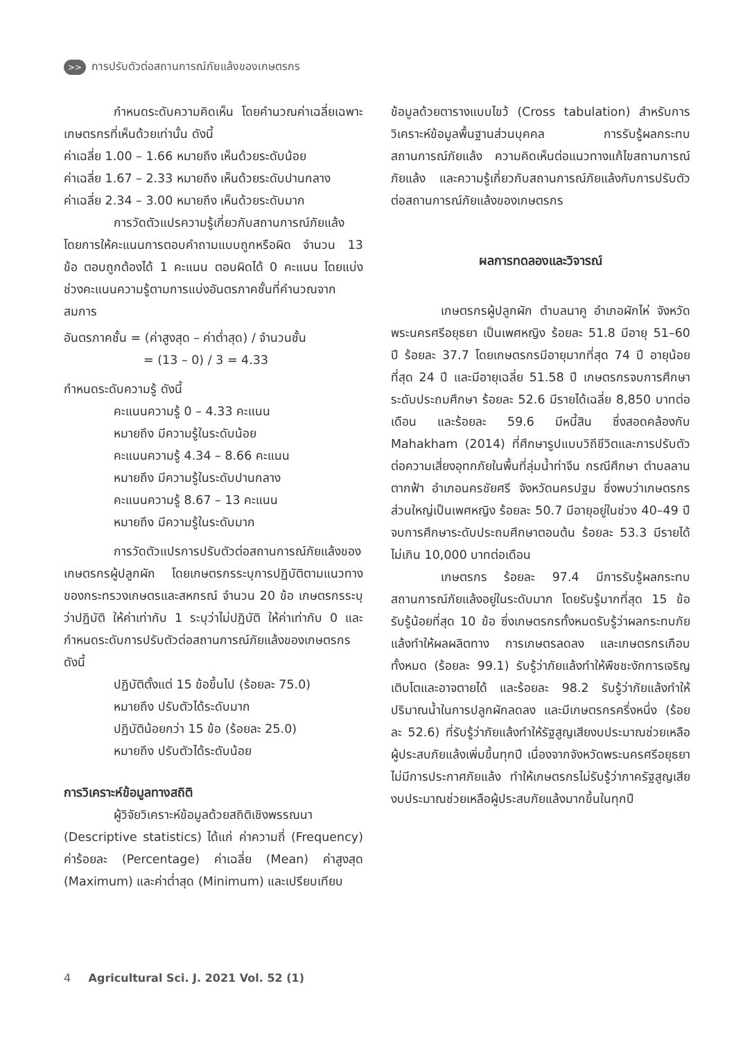>> การปรับตัวต่อสถานการณ์ภัยแล้งของเกษตรกร
กำหนดระดับความคิดเห็น โดยคำนวณค่าเฉลี่ยเฉพาะเกษตรกรที่เห็นด้วยเท่านั้น ดังนี้
ค่าเฉลี่ย 1.00 – 1.66 หมายถึง เห็นด้วยระดับน้อย
ค่าเฉลี่ย 1.67 – 2.33 หมายถึง เห็นด้วยระดับปานกลาง
ค่าเฉลี่ย 2.34 – 3.00 หมายถึง เห็นด้วยระดับมาก
การวัดตัวแปรความรู้เกี่ยวกับสถานการณ์ภัยแล้ง โดยการให้คะแนนการตอบคำถามแบบถูกหรือผิด จำนวน 13 ข้อ ตอบถูกต้องได้ 1 คะแนน ตอบผิดได้ 0 คะแนน โดยแบ่งช่วงคะแนนความรู้ตามการแบ่งอันตรภาคชั้นที่คำนวณจากสมการ
อันตรภาคชั้น = (ค่าสูงสุด – ค่าต่ำสุด) / จำนวนชั้น
= (13 – 0) / 3 = 4.33
กำหนดระดับความรู้ ดังนี้
คะแนนความรู้ 0 – 4.33 คะแนน
หมายถึง มีความรู้ในระดับน้อย
คะแนนความรู้ 4.34 – 8.66 คะแนน
หมายถึง มีความรู้ในระดับปานกลาง
คะแนนความรู้ 8.67 – 13 คะแนน
หมายถึง มีความรู้ในระดับมาก
การวัดตัวแปรการปรับตัวต่อสถานการณ์ภัยแล้งของเกษตรกรผู้ปลูกผัก โดยเกษตรกรระบุการปฏิบัติตามแนวทางของกระทรวงเกษตรและสหกรณ์ จำนวน 20 ข้อ เกษตรกรระบุว่าปฏิบัติ ให้ค่าเท่ากับ 1 ระบุว่าไม่ปฏิบัติ ให้ค่าเท่ากับ 0 และกำหนดระดับการปรับตัวต่อสถานการณ์ภัยแล้งของเกษตรกร ดังนี้
ปฏิบัติตั้งแต่ 15 ข้อขึ้นไป (ร้อยละ 75.0)
หมายถึง ปรับตัวได้ระดับมาก
ปฏิบัติน้อยกว่า 15 ข้อ (ร้อยละ 25.0)
หมายถึง ปรับตัวได้ระดับน้อย
การวิเคราะห์ข้อมูลทางสถิติ
ผู้วิจัยวิเคราะห์ข้อมูลด้วยสถิติเชิงพรรณนา (Descriptive statistics) ได้แก่ ค่าความถี่ (Frequency) ค่าร้อยละ (Percentage) ค่าเฉลี่ย (Mean) ค่าสูงสุด (Maximum) และค่าต่ำสุด (Minimum) และเปรียบเทียบ
ข้อมูลด้วยตารางแบบไขว้ (Cross tabulation) สำหรับการวิเคราะห์ข้อมูลพื้นฐานส่วนบุคคล การรับรู้ผลกระทบสถานการณ์ภัยแล้ง ความคิดเห็นต่อแนวทางแก้ไขสถานการณ์ภัยแล้ง และความรู้เกี่ยวกับสถานการณ์ภัยแล้งกับการปรับตัวต่อสถานการณ์ภัยแล้งของเกษตรกร
ผลการทดลองและวิจารณ์
เกษตรกรผู้ปลูกผัก ตำบลนาคู อำเภอผักไห่ จังหวัดพระนครศรีอยุธยา เป็นเพศหญิง ร้อยละ 51.8 มีอายุ 51–60 ปี ร้อยละ 37.7 โดยเกษตรกรมีอายุมากที่สุด 74 ปี อายุน้อยที่สุด 24 ปี และมีอายุเฉลี่ย 51.58 ปี เกษตรกรจบการศึกษาระดับประถมศึกษา ร้อยละ 52.6 มีรายได้เฉลี่ย 8,850 บาทต่อเดือน และร้อยละ 59.6 มีหนี้สิน ซึ่งสอดคล้องกับ Mahakham (2014) ที่ศึกษารูปแบบวิถีชีวิตและการปรับตัวต่อความเสี่ยงอุทกภัยในพื้นที่ลุ่มน้ำท่าจีน กรณีศึกษา ตำบลลานตากฟ้า อำเภอนครชัยศรี จังหวัดนครปฐม ซึ่งพบว่าเกษตรกรส่วนใหญ่เป็นเพศหญิง ร้อยละ 50.7 มีอายุอยู่ในช่วง 40–49 ปี จบการศึกษาระดับประถมศึกษาตอนต้น ร้อยละ 53.3 มีรายได้ไม่เกิน 10,000 บาทต่อเดือน
เกษตรกร ร้อยละ 97.4 มีการรับรู้ผลกระทบสถานการณ์ภัยแล้งอยู่ในระดับมาก โดยรับรู้มากที่สุด 15 ข้อ รับรู้น้อยที่สุด 10 ข้อ ซึ่งเกษตรกรทั้งหมดรับรู้ว่าผลกระทบภัยแล้งทำให้ผลผลิตทาง การเกษตรลดลง และเกษตรกรเกือบทั้งหมด (ร้อยละ 99.1) รับรู้ว่าภัยแล้งทำให้พืชชะงักการเจริญเติบโตและอาจตายได้ และร้อยละ 98.2 รับรู้ว่าภัยแล้งทำให้ปริมาณน้ำในการปลูกผักลดลง และมีเกษตรกรครึ่งหนึ่ง (ร้อยละ 52.6) ที่รับรู้ว่าภัยแล้งทำให้รัฐสูญเสียงบประมาณช่วยเหลือผู้ประสบภัยแล้งเพิ่มขึ้นทุกปี เนื่องจากจังหวัดพระนครศรีอยุธยาไม่มีการประกาศภัยแล้ง ทำให้เกษตรกรไม่รับรู้ว่าภาครัฐสูญเสียงบประมาณช่วยเหลือผู้ประสบภัยแล้งมากขึ้นในทุกปี
4 Agricultural Sci. J. 2021 Vol. 52 (1)